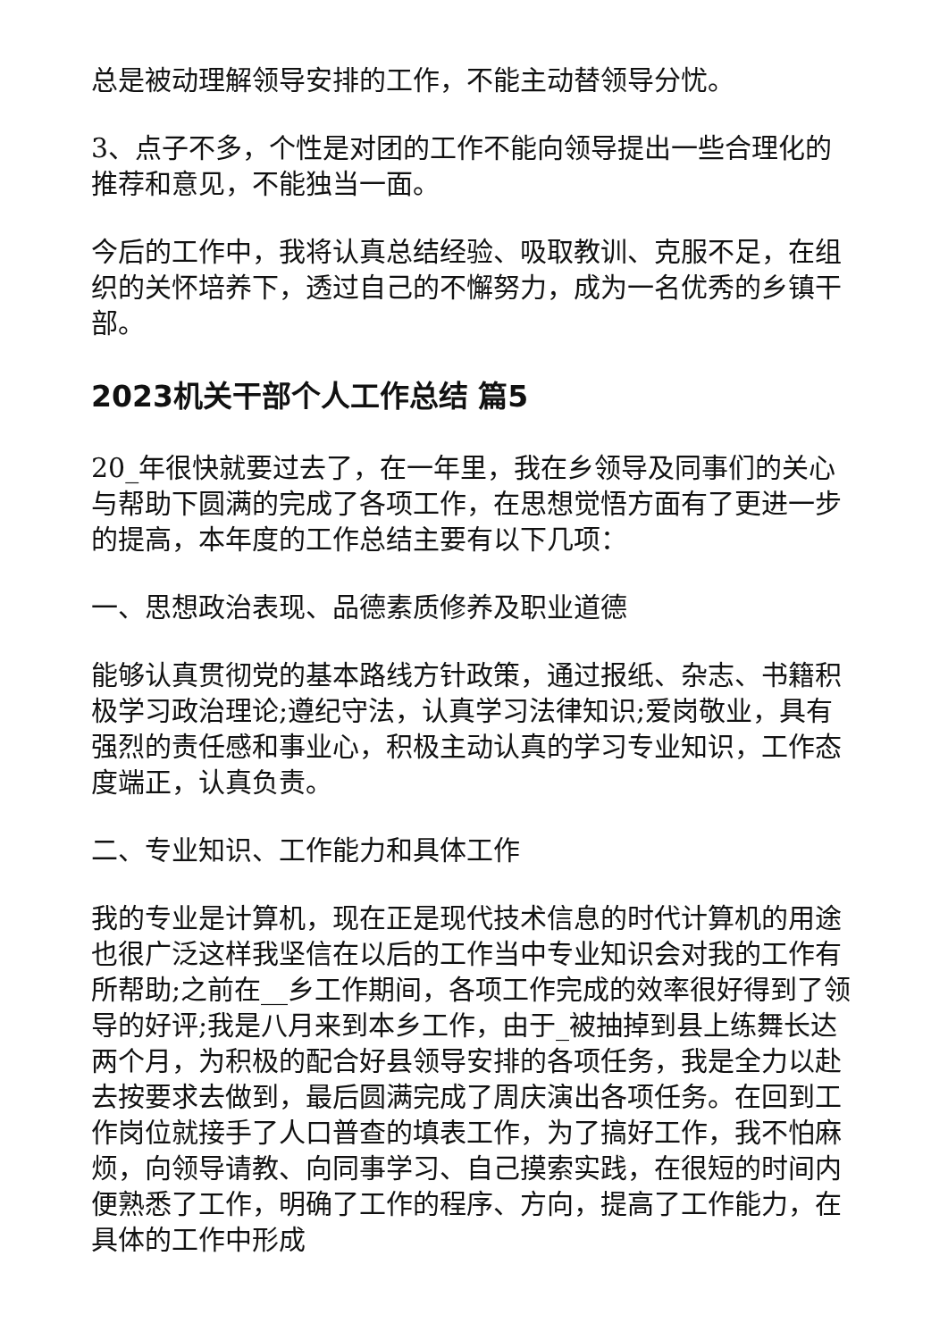总是被动理解领导安排的工作，不能主动替领导分忧。
3、点子不多，个性是对团的工作不能向领导提出一些合理化的推荐和意见，不能独当一面。
今后的工作中，我将认真总结经验、吸取教训、克服不足，在组织的关怀培养下，透过自己的不懈努力，成为一名优秀的乡镇干部。
2023机关干部个人工作总结 篇5
20_年很快就要过去了，在一年里，我在乡领导及同事们的关心与帮助下圆满的完成了各项工作，在思想觉悟方面有了更进一步的提高，本年度的工作总结主要有以下几项：
一、思想政治表现、品德素质修养及职业道德
能够认真贯彻党的基本路线方针政策，通过报纸、杂志、书籍积极学习政治理论;遵纪守法，认真学习法律知识;爱岗敬业，具有强烈的责任感和事业心，积极主动认真的学习专业知识，工作态度端正，认真负责。
二、专业知识、工作能力和具体工作
我的专业是计算机，现在正是现代技术信息的时代计算机的用途也很广泛这样我坚信在以后的工作当中专业知识会对我的工作有所帮助;之前在__乡工作期间，各项工作完成的效率很好得到了领导的好评;我是八月来到本乡工作，由于_被抽掉到县上练舞长达两个月，为积极的配合好县领导安排的各项任务，我是全力以赴去按要求去做到，最后圆满完成了周庆演出各项任务。在回到工作岗位就接手了人口普查的填表工作，为了搞好工作，我不怕麻烦，向领导请教、向同事学习、自己摸索实践，在很短的时间内便熟悉了工作，明确了工作的程序、方向，提高了工作能力，在具体的工作中形成